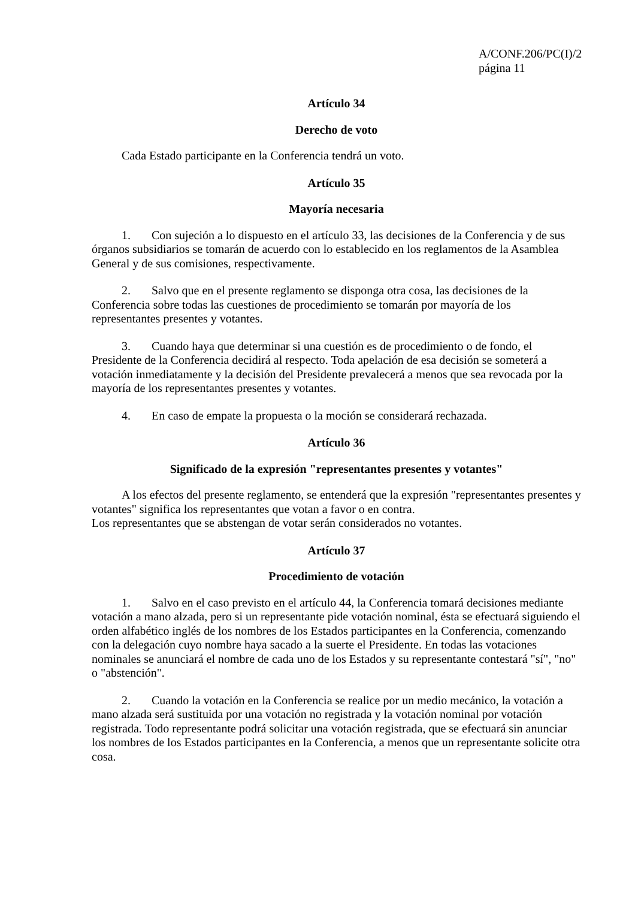A/CONF.206/PC(I)/2
página 11
Artículo 34
Derecho de voto
Cada Estado participante en la Conferencia tendrá un voto.
Artículo 35
Mayoría necesaria
1. Con sujeción a lo dispuesto en el artículo 33, las decisiones de la Conferencia y de sus órganos subsidiarios se tomarán de acuerdo con lo establecido en los reglamentos de la Asamblea General y de sus comisiones, respectivamente.
2. Salvo que en el presente reglamento se disponga otra cosa, las decisiones de la Conferencia sobre todas las cuestiones de procedimiento se tomarán por mayoría de los representantes presentes y votantes.
3. Cuando haya que determinar si una cuestión es de procedimiento o de fondo, el Presidente de la Conferencia decidirá al respecto. Toda apelación de esa decisión se someterá a votación inmediatamente y la decisión del Presidente prevalecerá a menos que sea revocada por la mayoría de los representantes presentes y votantes.
4. En caso de empate la propuesta o la moción se considerará rechazada.
Artículo 36
Significado de la expresión "representantes presentes y votantes"
A los efectos del presente reglamento, se entenderá que la expresión "representantes presentes y votantes" significa los representantes que votan a favor o en contra.
Los representantes que se abstengan de votar serán considerados no votantes.
Artículo 37
Procedimiento de votación
1. Salvo en el caso previsto en el artículo 44, la Conferencia tomará decisiones mediante votación a mano alzada, pero si un representante pide votación nominal, ésta se efectuará siguiendo el orden alfabético inglés de los nombres de los Estados participantes en la Conferencia, comenzando con la delegación cuyo nombre haya sacado a la suerte el Presidente. En todas las votaciones nominales se anunciará el nombre de cada uno de los Estados y su representante contestará "sí", "no" o "abstención".
2. Cuando la votación en la Conferencia se realice por un medio mecánico, la votación a mano alzada será sustituida por una votación no registrada y la votación nominal por votación registrada. Todo representante podrá solicitar una votación registrada, que se efectuará sin anunciar los nombres de los Estados participantes en la Conferencia, a menos que un representante solicite otra cosa.